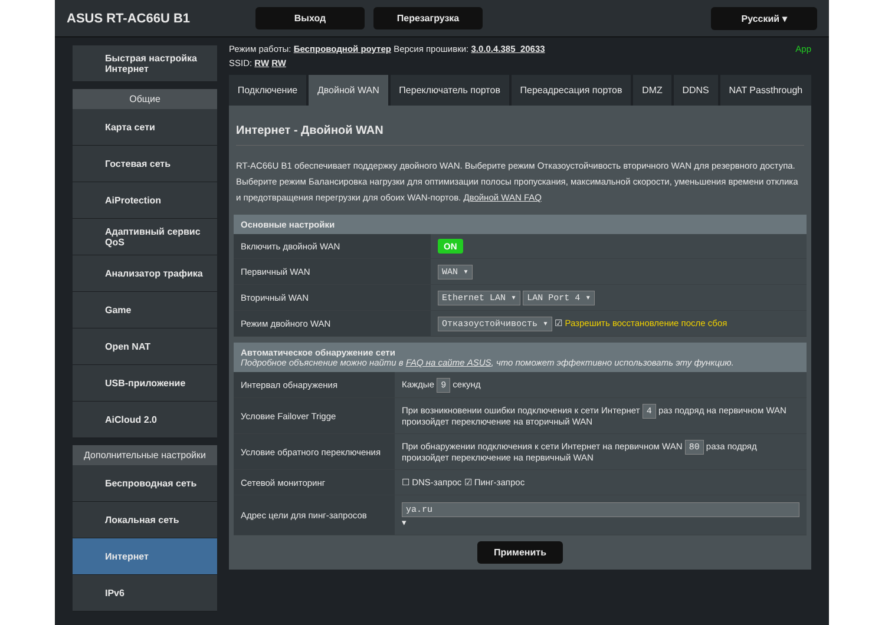ASUS RT-AC66U B1
Выход Перезагрузка Русский ▾
Быстрая настройка Интернет
Общие
Карта сети
Гостевая сеть
AiProtection
Адаптивный сервис QoS
Анализатор трафика
Game
Open NAT
USB-приложение
AiCloud 2.0
Дополнительные настройки
Беспроводная сеть
Локальная сеть
Интернет
IPv6
Режим работы: Беспроводной роутер Версия прошивки: 3.0.0.4.385_20633 App
SSID: RW RW
Подключение Двойной WAN Переключатель портов Переадресация портов DMZ DDNS NAT Passthrough
Интернет - Двойной WAN
RT-AC66U B1 обеспечивает поддержку двойного WAN. Выберите режим Отказоустойчивость вторичного WAN для резервного доступа. Выберите режим Балансировка нагрузки для оптимизации полосы пропускания, максимальной скорости, уменьшения времени отклика и предотвращения перегрузки для обоих WAN-портов. Двойной WAN FAQ
| Основные настройки | |
| --- | --- |
| Включить двойной WAN | ON |
| Первичный WAN | WAN ▾ |
| Вторичный WAN | Ethernet LAN ▾ LAN Port 4 ▾ |
| Режим двойного WAN | Отказоустойчивость ▾ ☑ Разрешить восстановление после сбоя |
| Автоматическое обнаружение сети Подробное объяснение можно найти в FAQ на сайте ASUS , что поможет эффективно использовать эту функцию. | |
| --- | --- |
| Интервал обнаружения | Каждые 9 секунд |
| Условие Failover Trigge | При возникновении ошибки подключения к сети Интернет 4 раз подряд на первичном WAN произойдет переключение на вторичный WAN |
| Условие обратного переключения | При обнаружении подключения к сети Интернет на первичном WAN 80 раза подряд произойдет переключение на первичный WAN |
| Сетевой мониторинг | ☐ DNS-запрос ☑ Пинг-запрос |
| Адрес цели для пинг-запросов | ya.ru ▾ |
Применить